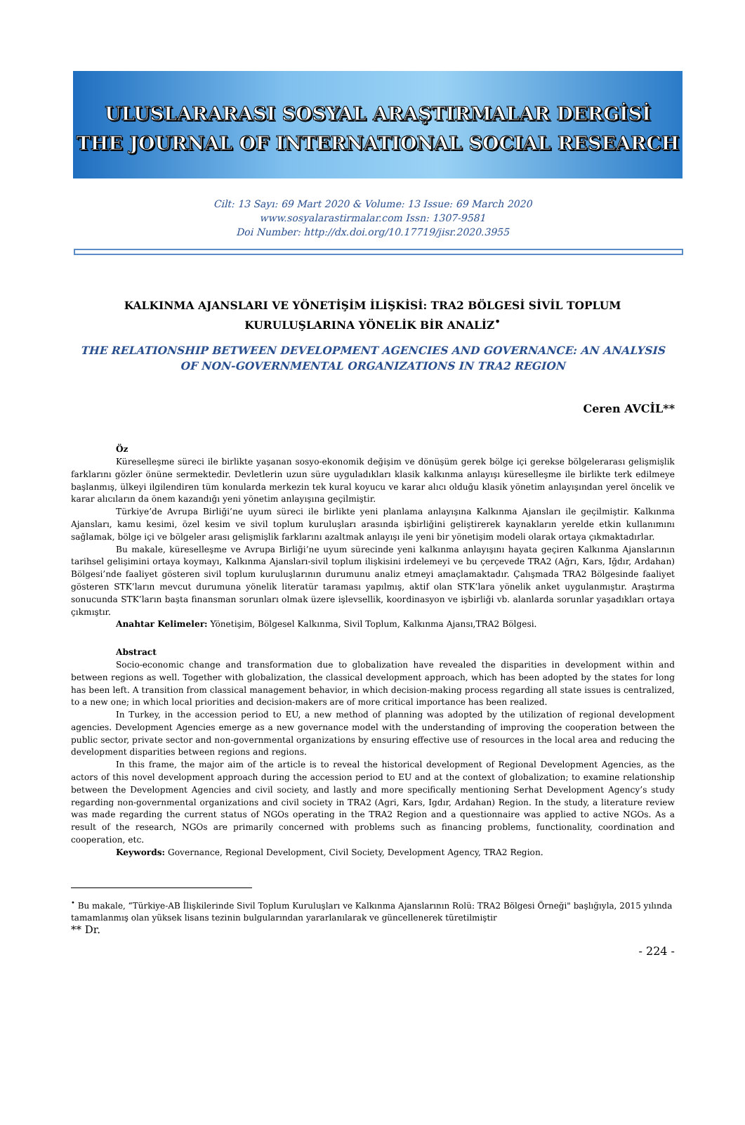ULUSLARARASI SOSYAL ARAŞTIRMALAR DERGİSİ
THE JOURNAL OF INTERNATIONAL SOCIAL RESEARCH
Cilt: 13 Sayı: 69 Mart 2020 & Volume: 13 Issue: 69 March 2020
www.sosyalarastirmalar.com Issn: 1307-9581
Doi Number: http://dx.doi.org/10.17719/jisr.2020.3955
KALKINMA AJANSLARI VE YÖNETİŞİM İLİŞKİSİ: TRA2 BÖLGESİ SİVİL TOPLUM KURULUŞLARINA YÖNELİK BİR ANALİZ<sup>•</sup>
THE RELATIONSHIP BETWEEN DEVELOPMENT AGENCIES AND GOVERNANCE: AN ANALYSIS OF NON-GOVERNMENTAL ORGANIZATIONS IN TRA2 REGION
Ceren AVCİL**
Öz
Küreselleşme süreci ile birlikte yaşanan sosyo-ekonomik değişim ve dönüşüm gerek bölge içi gerekse bölgelerarası gelişmişlik farklarını gözler önüne sermektedir. Devletlerin uzun süre uyguladıkları klasik kalkınma anlayışı küreselleşme ile birlikte terk edilmeye başlanmış, ülkeyi ilgilendiren tüm konularda merkezin tek kural koyucu ve karar alıcı olduğu klasik yönetim anlayışından yerel öncelik ve karar alıcıların da önem kazandığı yeni yönetim anlayışına geçilmiştir.
Türkiye’de Avrupa Birliği’ne uyum süreci ile birlikte yeni planlama anlayışına Kalkınma Ajansları ile geçilmiştir. Kalkınma Ajansları, kamu kesimi, özel kesim ve sivil toplum kuruluşları arasında işbirliğini geliştirerek kaynakların yerelde etkin kullanımını sağlamak, bölge içi ve bölgeler arası gelişmişlik farklarını azaltmak anlayışı ile yeni bir yönetişim modeli olarak ortaya çıkmaktadırlar.
Bu makale, küreselleşme ve Avrupa Birliği’ne uyum sürecinde yeni kalkınma anlayışını hayata geçiren Kalkınma Ajanslarının tarihsel gelişimini ortaya koymayı, Kalkınma Ajansları-sivil toplum ilişkisini irdelemeyi ve bu çerçevede TRA2 (Ağrı, Kars, Iğdır, Ardahan) Bölgesi’nde faaliyet gösteren sivil toplum kuruluşlarının durumunu analiz etmeyi amaçlamaktadır. Çalışmada TRA2 Bölgesinde faaliyet gösteren STK’ların mevcut durumuna yönelik literatür taraması yapılmış, aktif olan STK’lara yönelik anket uygulanmıştır. Araştırma sonucunda STK’ların başta finansman sorunları olmak üzere işlevsellik, koordinasyon ve işbirliği vb. alanlarda sorunlar yaşadıkları ortaya çıkmıştır.
Anahtar Kelimeler: Yönetişim, Bölgesel Kalkınma, Sivil Toplum, Kalkınma Ajansı,TRA2 Bölgesi.
Abstract
Socio-economic change and transformation due to globalization have revealed the disparities in development within and between regions as well. Together with globalization, the classical development approach, which has been adopted by the states for long has been left. A transition from classical management behavior, in which decision-making process regarding all state issues is centralized, to a new one; in which local priorities and decision-makers are of more critical importance has been realized.
In Turkey, in the accession period to EU, a new method of planning was adopted by the utilization of regional development agencies. Development Agencies emerge as a new governance model with the understanding of improving the cooperation between the public sector, private sector and non-governmental organizations by ensuring effective use of resources in the local area and reducing the development disparities between regions and regions.
In this frame, the major aim of the article is to reveal the historical development of Regional Development Agencies, as the actors of this novel development approach during the accession period to EU and at the context of globalization; to examine relationship between the Development Agencies and civil society, and lastly and more specifically mentioning Serhat Development Agency’s study regarding non-governmental organizations and civil society in TRA2 (Agri, Kars, Igdır, Ardahan) Region. In the study, a literature review was made regarding the current status of NGOs operating in the TRA2 Region and a questionnaire was applied to active NGOs. As a result of the research, NGOs are primarily concerned with problems such as financing problems, functionality, coordination and cooperation, etc.
Keywords: Governance, Regional Development, Civil Society, Development Agency, TRA2 Region.
<sup>•</sup> Bu makale, “Türkiye-AB İlişkilerinde Sivil Toplum Kuruluşları ve Kalkınma Ajanslarının Rolü: TRA2 Bölgesi Örneği" başlığıyla, 2015 yılında tamamlanmış olan yüksek lisans tezinin bulgularından yararlanılarak ve güncellenerek türetilmiştir
** Dr.
- 224 -